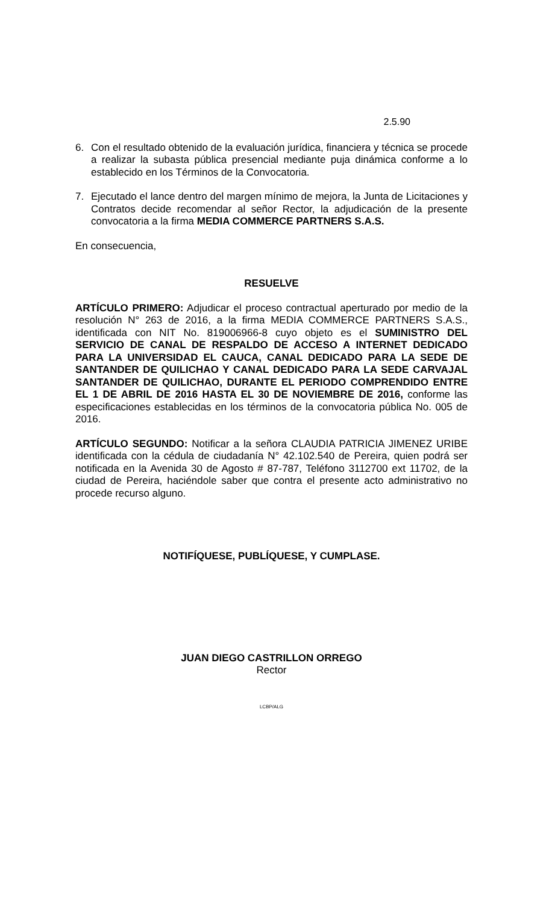2.5.90
6. Con el resultado obtenido de la evaluación jurídica, financiera y técnica se procede a realizar la subasta pública presencial mediante puja dinámica conforme a lo establecido en los Términos de la Convocatoria.
7. Ejecutado el lance dentro del margen mínimo de mejora, la Junta de Licitaciones y Contratos decide recomendar al señor Rector, la adjudicación de la presente convocatoria a la firma MEDIA COMMERCE PARTNERS S.A.S.
En consecuencia,
RESUELVE
ARTÍCULO PRIMERO: Adjudicar el proceso contractual aperturado por medio de la resolución N° 263 de 2016, a la firma MEDIA COMMERCE PARTNERS S.A.S., identificada con NIT No. 819006966-8 cuyo objeto es el SUMINISTRO DEL SERVICIO DE CANAL DE RESPALDO DE ACCESO A INTERNET DEDICADO PARA LA UNIVERSIDAD EL CAUCA, CANAL DEDICADO PARA LA SEDE DE SANTANDER DE QUILICHAO Y CANAL DEDICADO PARA LA SEDE CARVAJAL SANTANDER DE QUILICHAO, DURANTE EL PERIODO COMPRENDIDO ENTRE EL 1 DE ABRIL DE 2016 HASTA EL 30 DE NOVIEMBRE DE 2016, conforme las especificaciones establecidas en los términos de la convocatoria pública No. 005 de 2016.
ARTÍCULO SEGUNDO: Notificar a la señora CLAUDIA PATRICIA JIMENEZ URIBE identificada con la cédula de ciudadanía N° 42.102.540 de Pereira, quien podrá ser notificada en la Avenida 30 de Agosto # 87-787, Teléfono 3112700 ext 11702, de la ciudad de Pereira, haciéndole saber que contra el presente acto administrativo no procede recurso alguno.
NOTIFÍQUESE, PUBLÍQUESE, Y CUMPLASE.
JUAN DIEGO CASTRILLON ORREGO
Rector
LCBP/ALG